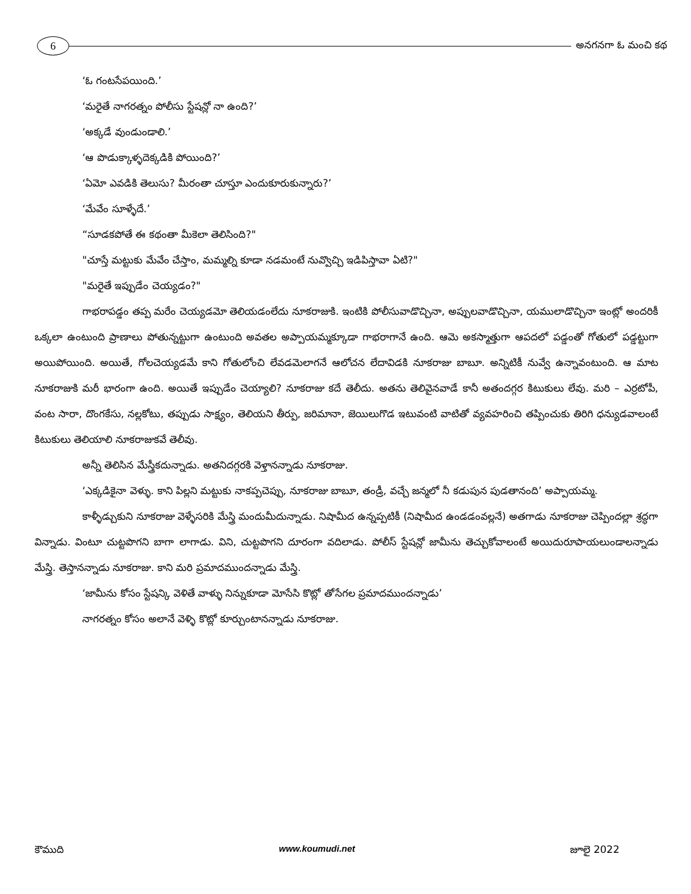6
అనగనగా ఓ మంచి కథ
‘ఓ గంటసేపయింది.’
‘మరైతే నాగరత్నం పోలీసు స్టేషన్లో నా ఉంది?’
‘అక్కడే వుండుండాలి.’
‘ఆ పొడుక్కాళ్ళదెక్కడికి పోయింది?’
‘ఏమో ఎవడికి తెలుసు? మీరంతా చూస్తూ ఎందుకూరుకున్నారు?’
‘మేవేం సూళ్ళేదే.’
“సూడకపోతే ఈ కథంతా మీకెలా తెలిసింది?"
"చూస్తే మట్టుకు మేవేం చేస్తాం, మమ్మల్ని కూడా నడమంటే నువ్వొచ్చి ఇడిపిస్తావా ఏటి?"
"మరైతే ఇప్పుడేం చెయ్యడం?"
గాభరాపడ్డం తప్ప మరేం చెయ్యడమో తెలియడంలేదు నూకరాజుకి. ఇంటికి పోలీసువాడొచ్చినా, అప్పులవాడొచ్చినా, యములాడొచ్చినా ఇంట్లో అందరికీ ఒక్కలా ఉంటుంది ప్రాణాలు పోతున్నట్టుగా ఉంటుంది అవతల అప్పాయమ్మక్కూడా గాభరాగానే ఉంది. ఆమె అకస్మాత్తుగా ఆపదలో పడ్డంతో గోతులో పడ్డట్టుగా అయిపోయింది. అయితే, గోలచెయ్యడమే కాని గోతులోంచి లేవడమెలాగనే ఆలోచన లేదావిడకి నూకరాజు బాబూ. అన్నిటికీ నువ్వే ఉన్నావంటుంది. ఆ మాట నూకరాజుకి మరీ భారంగా ఉంది. అయితే ఇప్పుడేం చెయ్యాలి? నూకరాజు కదే తెలీదు. అతను తెలివైనవాడే కానీ అతందగ్గర కిటుకులు లేవు. మరి – ఎర్రటోపీ, వంట సారా, దొంగకేసు, నల్లకోటు, తప్పుడు సాక్ష్యం, తెలియని తీర్పు, జరిమానా, జెయిలుగొడ ఇటువంటి వాటితో వ్యవహరించి తప్పించుకు తిరిగి ధన్యుడవాలంటే కిటుకులు తెలియాలి నూకరాజుకవే తెలీవు.
అన్నీ తెలిసిన మేస్త్రీకదున్నాడు. అతనిదగ్గరకి వెళ్తానన్నాడు నూకరాజు.
‘ఎక్కడికైనా వెళ్ళు. కాని పిల్లని మట్టుకు నాకప్పచెప్పు, నూకరాజు బాబూ, తండ్రీ, వచ్చే జన్మలో నీ కడుపున పుడతానంది’ అప్పాయమ్మ.
కాళ్ళీడ్చుకుని నూకరాజు వెళ్ళేసరికి మేస్త్రి మందుమీదున్నాడు. నిషామీద ఉన్నప్పటికీ (నిషామీద ఉండడంవల్లనే) అతగాడు నూకరాజు చెప్పిందల్లా శ్రద్ధగా విన్నాడు. వింటూ చుట్టపొగని బాగా లాగాడు. విని, చుట్టపొగని దూరంగా వదిలాడు. పోలీస్ స్టేషన్లో జామీను తెచ్చుకోవాలంటే అయిదురూపాయలుండాలన్నాడు మేస్త్రి. తెస్తానన్నాడు నూకరాజు. కాని మరి ప్రమాదముందన్నాడు మేస్త్రి.
‘జామీను కోసం స్టేషన్కి వెళితే వాళ్ళు నిన్నుకూడా మోసేసి కొట్లో తోసేగల ప్రమాదముందన్నాడు’
నాగరత్నం కోసం అలానే వెళ్ళి కొట్లో కూర్చుంటానన్నాడు నూకరాజు.
కౌముది www.koumudi.net జూలై 2022